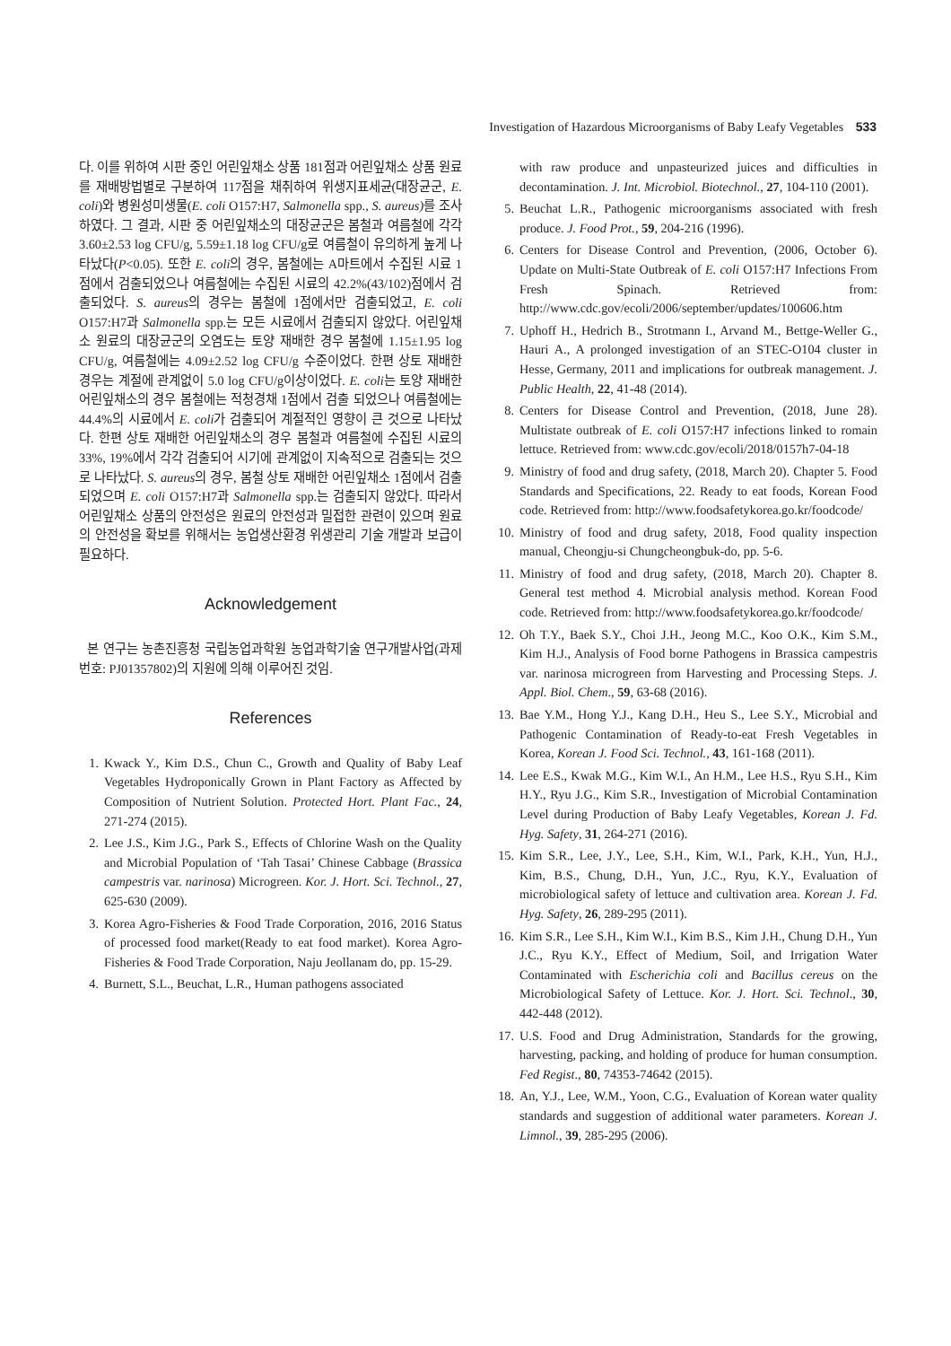Investigation of Hazardous Microorganisms of Baby Leafy Vegetables 533
다. 이를 위하여 시판 중인 어린잎채소 상품 181점과 어린잎채소 상품 원료를 재배방법별로 구분하여 117점을 채취하여 위생지표세균(대장균군, E. coli)와 병원성미생물(E. coli O157:H7, Salmonella spp., S. aureus) 를 조사하였다. 그 결과, 시판 중 어린잎채소의 대장균군은 봄철과 여름철에 각각 3.60±2.53 log CFU/g, 5.59±1.18 log CFU/g로 여름철이 유의하게 높게 나타났다(P<0.05). 또한 E. coli의 경우, 봄철에는 A마트에서 수집된 시료 1점에서 검출되었으나 여름철에는 수집된 시료의 42.2%(43/102)점에서 검출되었다. S. aureus의 경우는 봄철에 1점에서만 검출되었고, E. coli O157:H7과 Salmonella spp.는 모든 시료에서 검출되지 않았다. 어린잎채소 원료의 대장균군의 오염도는 토양 재배한 경우 봄철에 1.15±1.95 log CFU/g, 여름철에는 4.09±2.52 log CFU/g 수준이었다. 한편 상토 재배한 경우는 계절에 관계없이 5.0 log CFU/g이상이었다. E. coli는 토양 재배한 어린잎채소의 경우 봄철에는 적청경채 1점에서 검출 되었으나 여름철에는 44.4%의 시료에서 E. coli가 검출되어 계절적인 영향이 큰 것으로 나타났다. 한편 상토 재배한 어린잎채소의 경우 봄철과 여름철에 수집된 시료의 33%, 19%에서 각각 검출되어 시기에 관계없이 지속적으로 검출되는 것으로 나타났다. S. aureus의 경우, 봄철 상토 재배한 어린잎채소 1점에서 검출되었으며 E. coli O157:H7과 Salmonella spp.는 검출되지 않았다. 따라서 어린잎채소 상품의 안전성은 원료의 안전성과 밀접한 관련이 있으며 원료의 안전성을 확보를 위해서는 농업생산환경 위생관리 기술 개발과 보급이 필요하다.
Acknowledgement
본 연구는 농촌진흥청 국립농업과학원 농업과학기술 연구개발사업(과제번호: PJ01357802)의 지원에 의해 이루어진 것임.
References
1. Kwack Y., Kim D.S., Chun C., Growth and Quality of Baby Leaf Vegetables Hydroponically Grown in Plant Factory as Affected by Composition of Nutrient Solution. Protected Hort. Plant Fac., 24, 271-274 (2015).
2. Lee J.S., Kim J.G., Park S., Effects of Chlorine Wash on the Quality and Microbial Population of ‘Tah Tasai’ Chinese Cabbage (Brassica campestris var. narinosa) Microgreen. Kor. J. Hort. Sci. Technol., 27, 625-630 (2009).
3. Korea Agro-Fisheries & Food Trade Corporation, 2016, 2016 Status of processed food market(Ready to eat food market). Korea Agro-Fisheries & Food Trade Corporation, Naju Jeollanam do, pp. 15-29.
4. Burnett, S.L., Beuchat, L.R., Human pathogens associated
with raw produce and unpasteurized juices and difficulties in decontamination. J. Int. Microbiol. Biotechnol., 27, 104-110 (2001).
5. Beuchat L.R., Pathogenic microorganisms associated with fresh produce. J. Food Prot., 59, 204-216 (1996).
6. Centers for Disease Control and Prevention, (2006, October 6). Update on Multi-State Outbreak of E. coli O157:H7 Infections From Fresh Spinach. Retrieved from: http://www.cdc.gov/ecoli/2006/september/updates/100606.htm
7. Uphoff H., Hedrich B., Strotmann I., Arvand M., Bettge-Weller G., Hauri A., A prolonged investigation of an STEC-O104 cluster in Hesse, Germany, 2011 and implications for outbreak management. J. Public Health, 22, 41-48 (2014).
8. Centers for Disease Control and Prevention, (2018, June 28). Multistate outbreak of E. coli O157:H7 infections linked to romain lettuce. Retrieved from: www.cdc.gov/ecoli/2018/0157h7-04-18
9. Ministry of food and drug safety, (2018, March 20). Chapter 5. Food Standards and Specifications, 22. Ready to eat foods, Korean Food code. Retrieved from: http://www.foodsafetykorea.go.kr/foodcode/
10. Ministry of food and drug safety, 2018, Food quality inspection manual, Cheongju-si Chungcheongbuk-do, pp. 5-6.
11. Ministry of food and drug safety, (2018, March 20). Chapter 8. General test method 4. Microbial analysis method. Korean Food code. Retrieved from: http://www.foodsafetykorea.go.kr/foodcode/
12. Oh T.Y., Baek S.Y., Choi J.H., Jeong M.C., Koo O.K., Kim S.M., Kim H.J., Analysis of Food borne Pathogens in Brassica campestris var. narinosa microgreen from Harvesting and Processing Steps. J. Appl. Biol. Chem., 59, 63-68 (2016).
13. Bae Y.M., Hong Y.J., Kang D.H., Heu S., Lee S.Y., Microbial and Pathogenic Contamination of Ready-to-eat Fresh Vegetables in Korea, Korean J. Food Sci. Technol., 43, 161-168 (2011).
14. Lee E.S., Kwak M.G., Kim W.I., An H.M., Lee H.S., Ryu S.H., Kim H.Y., Ryu J.G., Kim S.R., Investigation of Microbial Contamination Level during Production of Baby Leafy Vegetables, Korean J. Fd. Hyg. Safety, 31, 264-271 (2016).
15. Kim S.R., Lee, J.Y., Lee, S.H., Kim, W.I., Park, K.H., Yun, H.J., Kim, B.S., Chung, D.H., Yun, J.C., Ryu, K.Y., Evaluation of microbiological safety of lettuce and cultivation area. Korean J. Fd. Hyg. Safety, 26, 289-295 (2011).
16. Kim S.R., Lee S.H., Kim W.I., Kim B.S., Kim J.H., Chung D.H., Yun J.C., Ryu K.Y., Effect of Medium, Soil, and Irrigation Water Contaminated with Escherichia coli and Bacillus cereus on the Microbiological Safety of Lettuce. Kor. J. Hort. Sci. Technol., 30, 442-448 (2012).
17. U.S. Food and Drug Administration, Standards for the growing, harvesting, packing, and holding of produce for human consumption. Fed Regist., 80, 74353-74642 (2015).
18. An, Y.J., Lee, W.M., Yoon, C.G., Evaluation of Korean water quality standards and suggestion of additional water parameters. Korean J. Limnol., 39, 285-295 (2006).